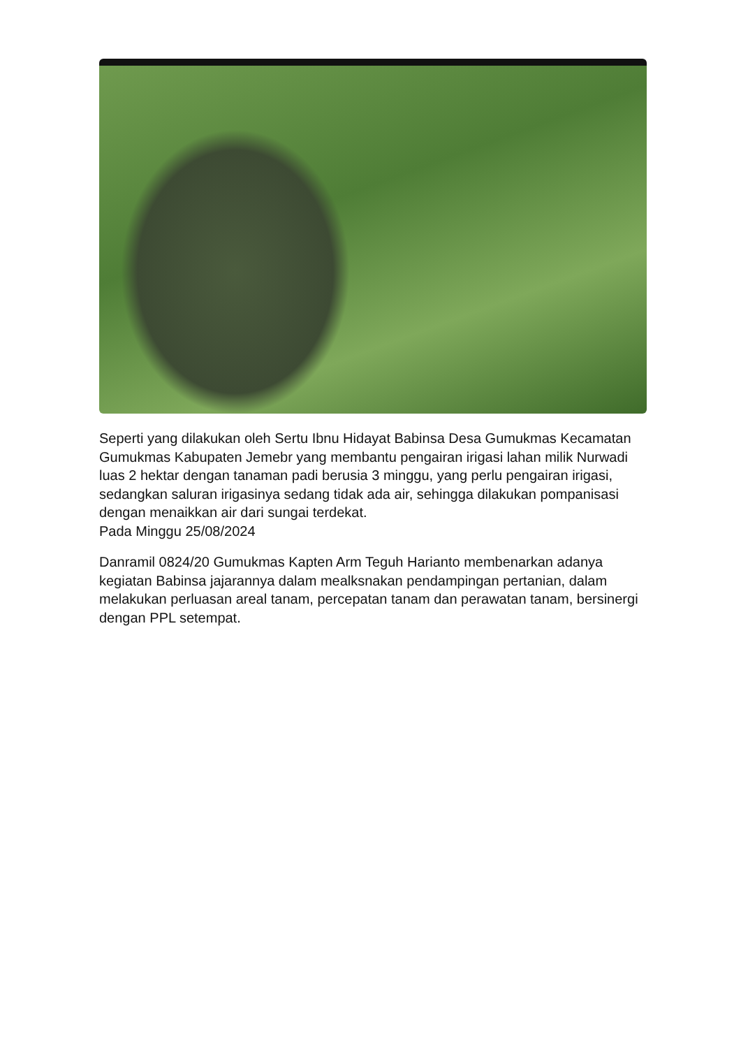Seperti yang dilakukan oleh Sertu Ibnu Hidayat Babinsa Desa Gumukmas Kecamatan Gumukmas Kabupaten Jemebr yang membantu pengairan irigasi lahan milik Nurwadi luas 2 hektar dengan tanaman padi berusia 3 minggu, yang perlu pengairan irigasi, sedangkan saluran irigasinya sedang tidak ada air, sehingga dilakukan pompanisasi dengan menaikkan air dari sungai terdekat.
Pada Minggu 25/08/2024
Danramil 0824/20 Gumukmas Kapten Arm Teguh Harianto membenarkan adanya kegiatan Babinsa jajarannya dalam mealksnakan pendampingan pertanian, dalam melakukan perluasan areal tanam, percepatan tanam dan perawatan tanam, bersinergi dengan PPL setempat.